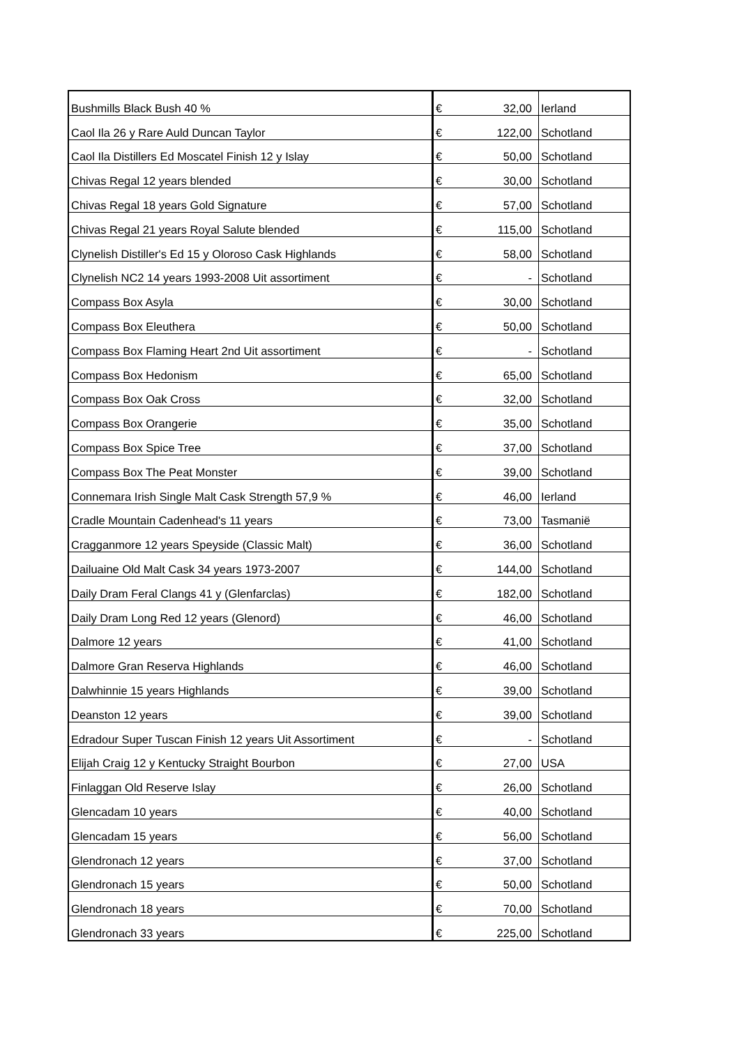| Bushmills Black Bush 40 % | € | 32,00 | Ierland |
| Caol Ila 26 y Rare Auld Duncan Taylor | € | 122,00 | Schotland |
| Caol Ila Distillers Ed Moscatel Finish 12 y Islay | € | 50,00 | Schotland |
| Chivas Regal 12 years blended | € | 30,00 | Schotland |
| Chivas Regal 18 years Gold Signature | € | 57,00 | Schotland |
| Chivas Regal 21 years Royal Salute blended | € | 115,00 | Schotland |
| Clynelish Distiller's Ed 15 y Oloroso Cask Highlands | € | 58,00 | Schotland |
| Clynelish NC2 14 years 1993-2008 Uit assortiment | € | - | Schotland |
| Compass Box Asyla | € | 30,00 | Schotland |
| Compass Box Eleuthera | € | 50,00 | Schotland |
| Compass Box Flaming Heart 2nd Uit assortiment | € | - | Schotland |
| Compass Box Hedonism | € | 65,00 | Schotland |
| Compass Box Oak Cross | € | 32,00 | Schotland |
| Compass Box Orangerie | € | 35,00 | Schotland |
| Compass Box Spice Tree | € | 37,00 | Schotland |
| Compass Box The Peat Monster | € | 39,00 | Schotland |
| Connemara Irish Single Malt Cask Strength 57,9 % | € | 46,00 | Ierland |
| Cradle Mountain Cadenhead's 11 years | € | 73,00 | Tasmanië |
| Cragganmore 12 years Speyside (Classic Malt) | € | 36,00 | Schotland |
| Dailuaine Old Malt Cask 34 years 1973-2007 | € | 144,00 | Schotland |
| Daily Dram Feral Clangs 41 y (Glenfarclas) | € | 182,00 | Schotland |
| Daily Dram Long Red 12 years (Glenord) | € | 46,00 | Schotland |
| Dalmore 12 years | € | 41,00 | Schotland |
| Dalmore Gran Reserva Highlands | € | 46,00 | Schotland |
| Dalwhinnie 15 years Highlands | € | 39,00 | Schotland |
| Deanston 12 years | € | 39,00 | Schotland |
| Edradour Super Tuscan Finish 12 years Uit Assortiment | € | - | Schotland |
| Elijah Craig 12 y Kentucky Straight Bourbon | € | 27,00 | USA |
| Finlaggan Old Reserve Islay | € | 26,00 | Schotland |
| Glencadam 10 years | € | 40,00 | Schotland |
| Glencadam 15 years | € | 56,00 | Schotland |
| Glendronach 12 years | € | 37,00 | Schotland |
| Glendronach 15 years | € | 50,00 | Schotland |
| Glendronach 18 years | € | 70,00 | Schotland |
| Glendronach 33 years | € | 225,00 | Schotland |